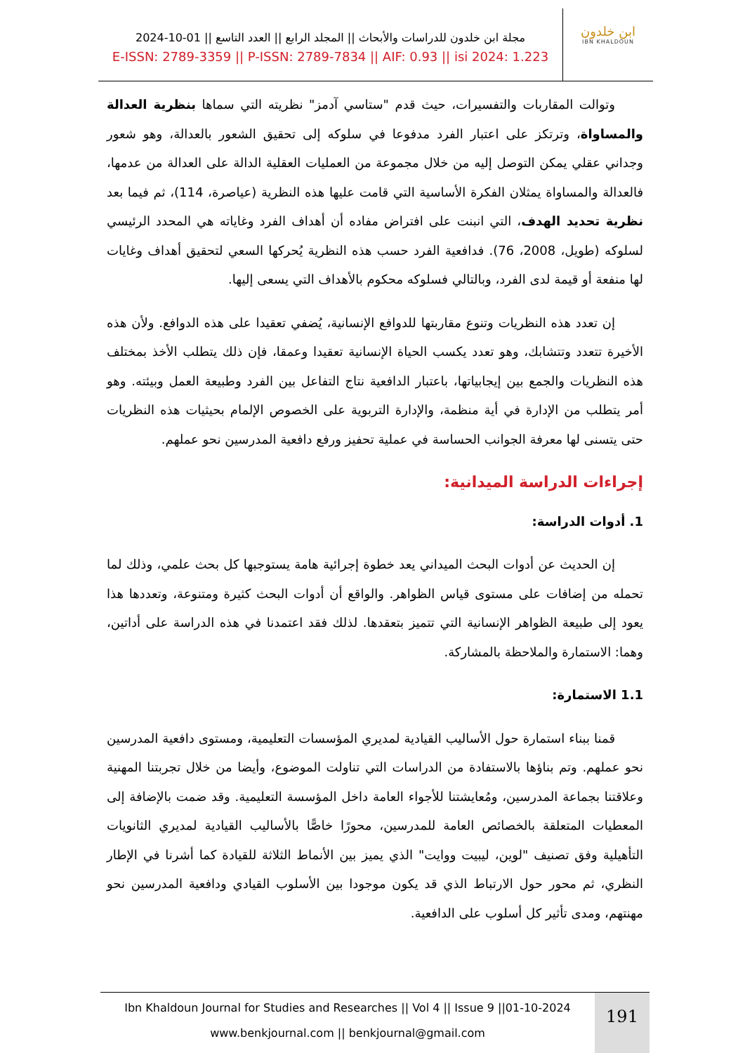مجلة ابن خلدون للدراسات والأبحاث || المجلد الرابع || العدد التاسع || 01-10-2024
E-ISSN: 2789-3359 || P-ISSN: 2789-7834 || AIF: 0.93 || isi 2024: 1.223
ابن خلدون
IBN KHALDOUN
وتوالت المقاربات والتفسيرات، حيث قدم "ستاسي آدمز" نظريته التي سماها بنظرية العدالة والمساواة، وترتكز على اعتبار الفرد مدفوعا في سلوكه إلى تحقيق الشعور بالعدالة، وهو شعور وجداني عقلي يمكن التوصل إليه من خلال مجموعة من العمليات العقلية الدالة على العدالة من عدمها، فالعدالة والمساواة يمثلان الفكرة الأساسية التي قامت عليها هذه النظرية (عياصرة، 114)، ثم فيما بعد نظرية تحديد الهدف، التي انبنت على افتراض مفاده أن أهداف الفرد وغاياته هي المحدد الرئيسي لسلوكه (طويل، 2008، 76). فدافعية الفرد حسب هذه النظرية يُحركها السعي لتحقيق أهداف وغايات لها منفعة أو قيمة لدى الفرد، وبالتالي فسلوكه محكوم بالأهداف التي يسعى إليها.
إن تعدد هذه النظريات وتنوع مقاربتها للدوافع الإنسانية، يُضفي تعقيدا على هذه الدوافع. ولأن هذه الأخيرة تتعدد وتتشابك، وهو تعدد يكسب الحياة الإنسانية تعقيدا وعمقا، فإن ذلك يتطلب الأخذ بمختلف هذه النظريات والجمع بين إيجابياتها، باعتبار الدافعية نتاج التفاعل بين الفرد وطبيعة العمل وبيئته. وهو أمر يتطلب من الإدارة في أية منظمة، والإدارة التربوية على الخصوص الإلمام بحيثيات هذه النظريات حتى يتسنى لها معرفة الجوانب الحساسة في عملية تحفيز ورفع دافعية المدرسين نحو عملهم.
إجراءات الدراسة الميدانية:
1. أدوات الدراسة:
إن الحديث عن أدوات البحث الميداني يعد خطوة إجرائية هامة يستوجبها كل بحث علمي، وذلك لما تحمله من إضافات على مستوى قياس الظواهر. والواقع أن أدوات البحث كثيرة ومتنوعة، وتعددها هذا يعود إلى طبيعة الظواهر الإنسانية التي تتميز بتعقدها. لذلك فقد اعتمدنا في هذه الدراسة على أداتين، وهما: الاستمارة والملاحظة بالمشاركة.
1.1 الاستمارة:
قمنا ببناء استمارة حول الأساليب القيادية لمديري المؤسسات التعليمية، ومستوى دافعية المدرسين نحو عملهم. وتم بناؤها بالاستفادة من الدراسات التي تناولت الموضوع، وأيضا من خلال تجربتنا المهنية وعلاقتنا بجماعة المدرسين، ومُعايشتنا للأجواء العامة داخل المؤسسة التعليمية. وقد ضمت بالإضافة إلى المعطيات المتعلقة بالخصائص العامة للمدرسين، محورًا خاصًّا بالأساليب القيادية لمديري الثانويات التأهيلية وفق تصنيف "لوين، ليبيت ووايت" الذي يميز بين الأنماط الثلاثة للقيادة كما أشرنا في الإطار النظري، ثم محور حول الارتباط الذي قد يكون موجودا بين الأسلوب القيادي ودافعية المدرسين نحو مهنتهم، ومدى تأثير كل أسلوب على الدافعية.
Ibn Khaldoun Journal for Studies and Researches || Vol 4 || Issue 9 ||01-10-2024
www.benkjournal.com || benkjournal@gmail.com
191